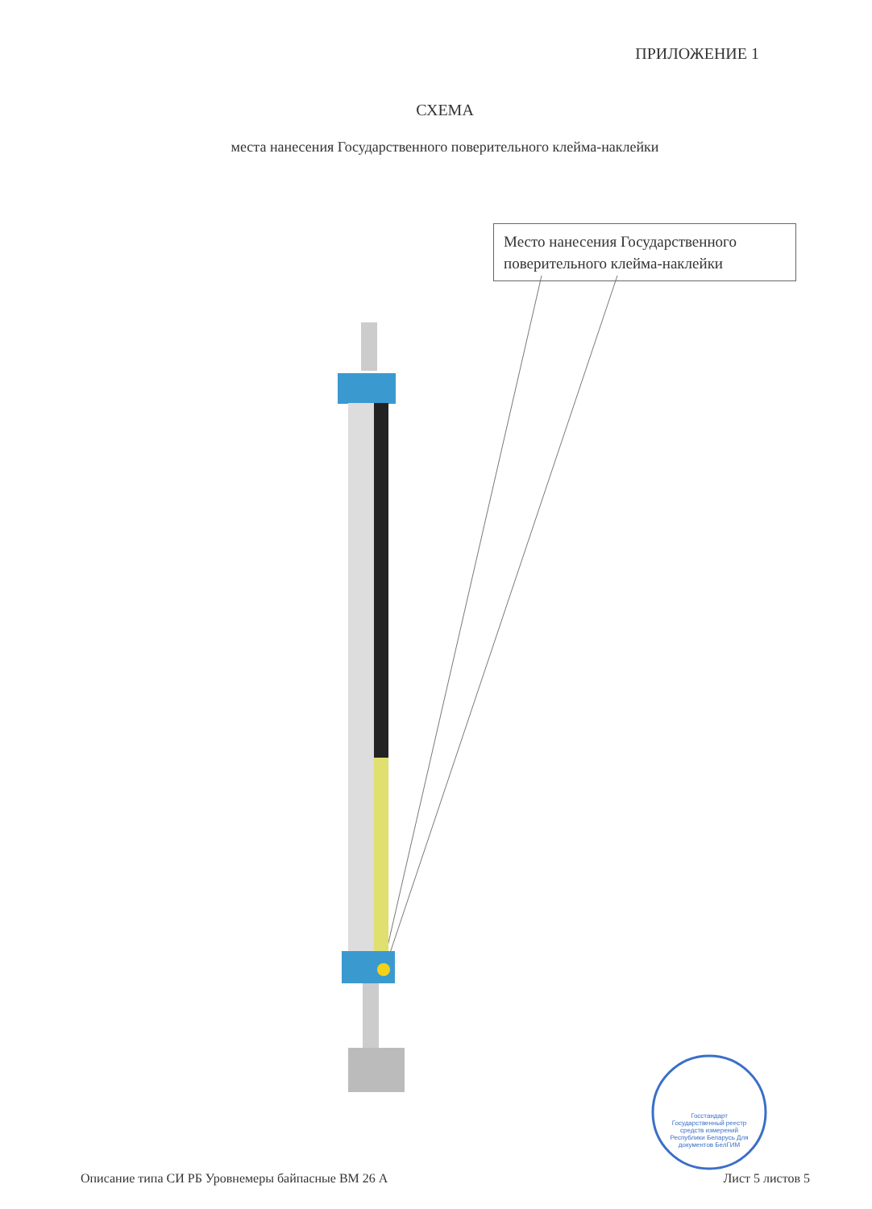ПРИЛОЖЕНИЕ 1
СХЕМА
места нанесения Государственного поверительного клейма-наклейки
Место нанесения Государственного поверительного клейма-наклейки
Госстандарт Государственный реестр средств измерений Республики Беларусь Для документов БелГИМ
Описание типа СИ РБ Уровнемеры байпасные ВМ 26 А Лист 5 листов 5